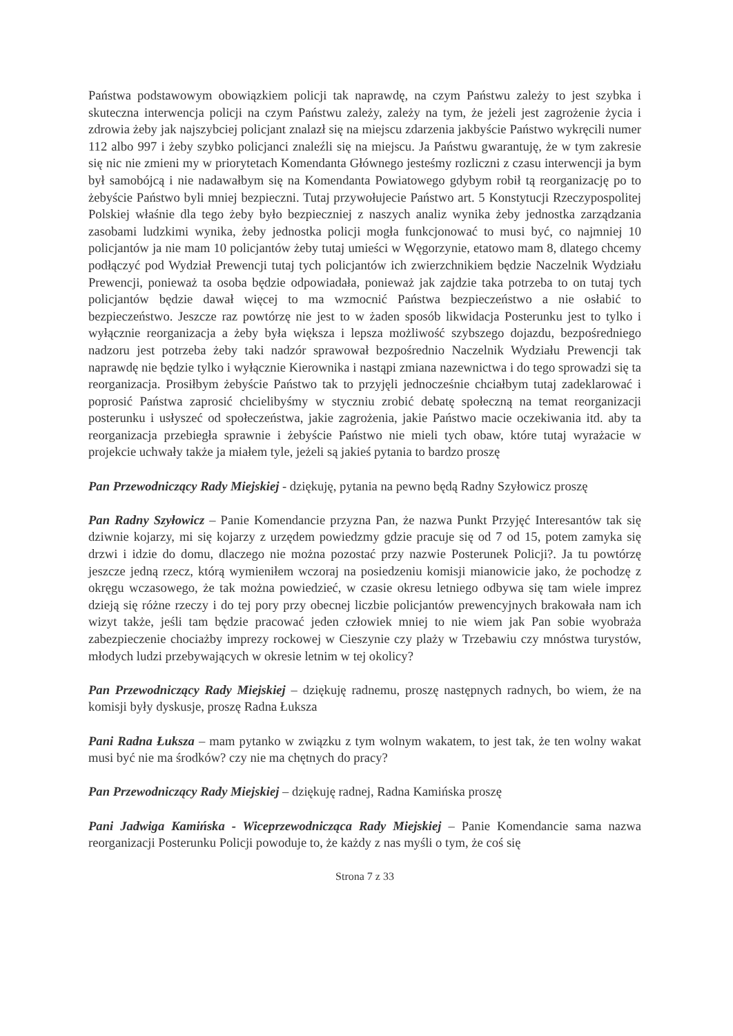Państwa podstawowym obowiązkiem policji tak naprawdę, na czym Państwu zależy to jest szybka i skuteczna interwencja policji na czym Państwu zależy, zależy na tym, że jeżeli jest zagrożenie życia i zdrowia żeby jak najszybciej policjant znalazł się na miejscu zdarzenia jakbyście Państwo wykręcili numer 112 albo 997 i żeby szybko policjanci znaleźli się na miejscu. Ja Państwu gwarantuję, że w tym zakresie się nic nie zmieni my w priorytetach Komendanta Głównego jesteśmy rozliczni z czasu interwencji ja bym był samobójcą i nie nadawałbym się na Komendanta Powiatowego gdybym robił tą reorganizację po to żebyście Państwo byli mniej bezpieczni. Tutaj przywołujecie Państwo art. 5 Konstytucji Rzeczypospolitej Polskiej właśnie dla tego żeby było bezpieczniej z naszych analiz wynika żeby jednostka zarządzania zasobami ludzkimi wynika, żeby jednostka policji mogła funkcjonować to musi być, co najmniej 10 policjantów ja nie mam 10 policjantów żeby tutaj umieści w Węgorzynie, etatowo mam 8, dlatego chcemy podłączyć pod Wydział Prewencji tutaj tych policjantów ich zwierzchnikiem będzie Naczelnik Wydziału Prewencji, ponieważ ta osoba będzie odpowiadała, ponieważ jak zajdzie taka potrzeba to on tutaj tych policjantów będzie dawał więcej to ma wzmocnić Państwa bezpieczeństwo a nie osłabić to bezpieczeństwo. Jeszcze raz powtórzę nie jest to w żaden sposób likwidacja Posterunku jest to tylko i wyłącznie reorganizacja a żeby była większa i lepsza możliwość szybszego dojazdu, bezpośredniego nadzoru jest potrzeba żeby taki nadzór sprawował bezpośrednio Naczelnik Wydziału Prewencji tak naprawdę nie będzie tylko i wyłącznie Kierownika i nastąpi zmiana nazewnictwa i do tego sprowadzi się ta reorganizacja. Prosiłbym żebyście Państwo tak to przyjęli jednocześnie chciałbym tutaj zadeklarować i poprosić Państwa zaprosić chcielibyśmy w styczniu zrobić debatę społeczną na temat reorganizacji posterunku i usłyszeć od społeczeństwa, jakie zagrożenia, jakie Państwo macie oczekiwania itd. aby ta reorganizacja przebiegła sprawnie i żebyście Państwo nie mieli tych obaw, które tutaj wyrażacie w projekcie uchwały także ja miałem tyle, jeżeli są jakieś pytania to bardzo proszę
Pan Przewodniczący Rady Miejskiej - dziękuję, pytania na pewno będą Radny Szyłowicz proszę
Pan Radny Szyłowicz – Panie Komendancie przyzna Pan, że nazwa Punkt Przyjęć Interesantów tak się dziwnie kojarzy, mi się kojarzy z urzędem powiedzmy gdzie pracuje się od 7 od 15, potem zamyka się drzwi i idzie do domu, dlaczego nie można pozostać przy nazwie Posterunek Policji?. Ja tu powtórzę jeszcze jedną rzecz, którą wymieniłem wczoraj na posiedzeniu komisji mianowicie jako, że pochodzę z okręgu wczasowego, że tak można powiedzieć, w czasie okresu letniego odbywa się tam wiele imprez dzieją się różne rzeczy i do tej pory przy obecnej liczbie policjantów prewencyjnych brakowała nam ich wizyt także, jeśli tam będzie pracować jeden człowiek mniej to nie wiem jak Pan sobie wyobraża zabezpieczenie chociażby imprezy rockowej w Cieszynie czy plaży w Trzebawiu czy mnóstwa turystów, młodych ludzi przebywających w okresie letnim w tej okolicy?
Pan Przewodniczący Rady Miejskiej – dziękuję radnemu, proszę następnych radnych, bo wiem, że na komisji były dyskusje, proszę Radna Łuksza
Pani Radna Łuksza – mam pytanko w związku z tym wolnym wakatem, to jest tak, że ten wolny wakat musi być nie ma środków? czy nie ma chętnych do pracy?
Pan Przewodniczący Rady Miejskiej – dziękuję radnej, Radna Kamińska proszę
Pani Jadwiga Kamińska - Wiceprzewodnicząca Rady Miejskiej – Panie Komendancie sama nazwa reorganizacji Posterunku Policji powoduje to, że każdy z nas myśli o tym, że coś się
Strona 7 z 33